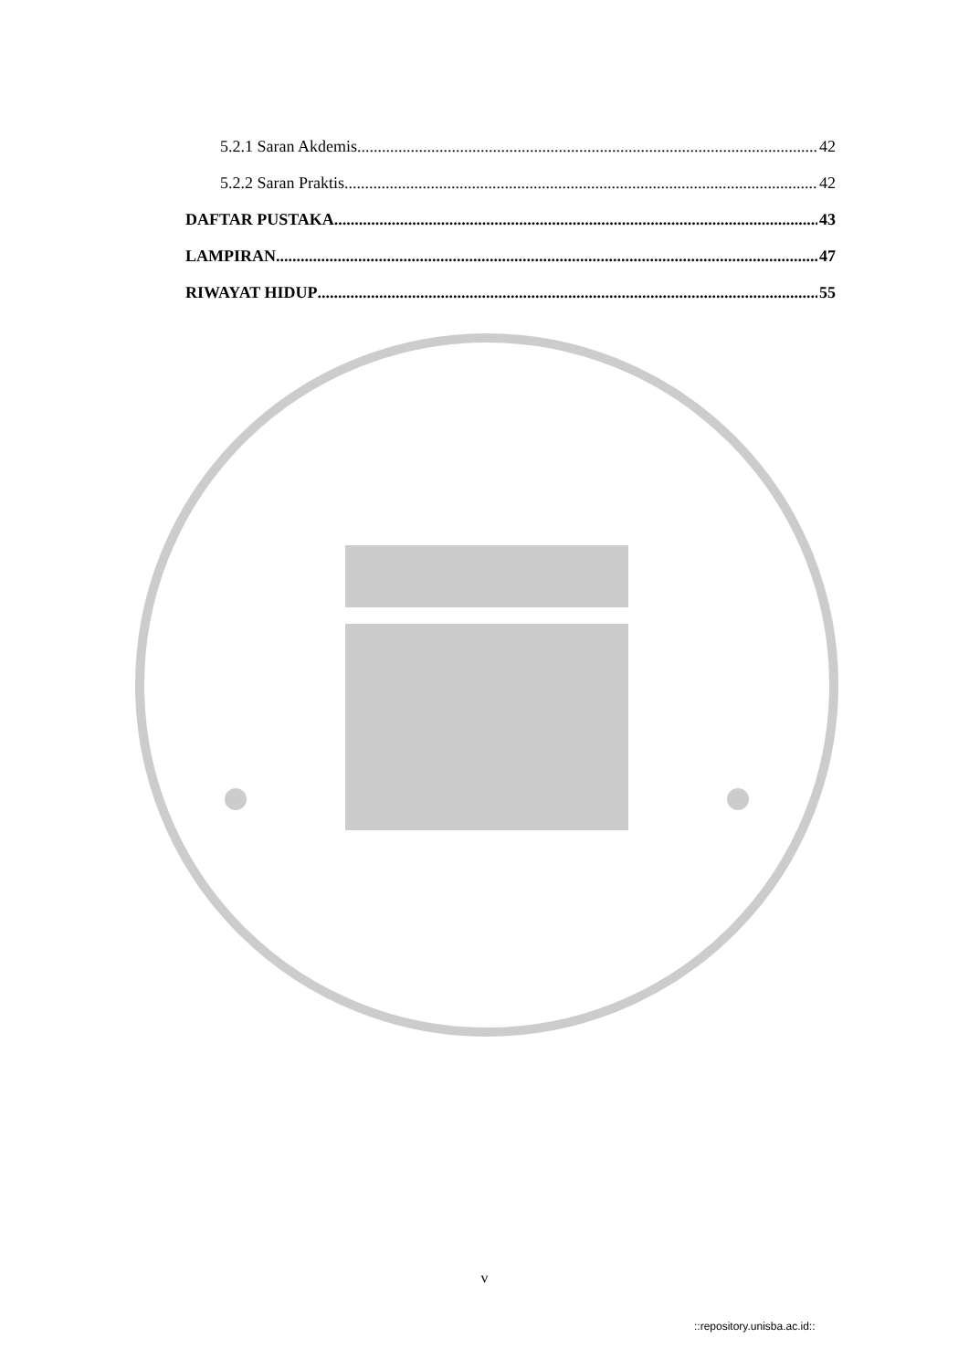5.2.1 Saran Akdemis 42
5.2.2 Saran Praktis 42
DAFTAR PUSTAKA 43
LAMPIRAN 47
RIWAYAT HIDUP 55
v
::repository.unisba.ac.id::